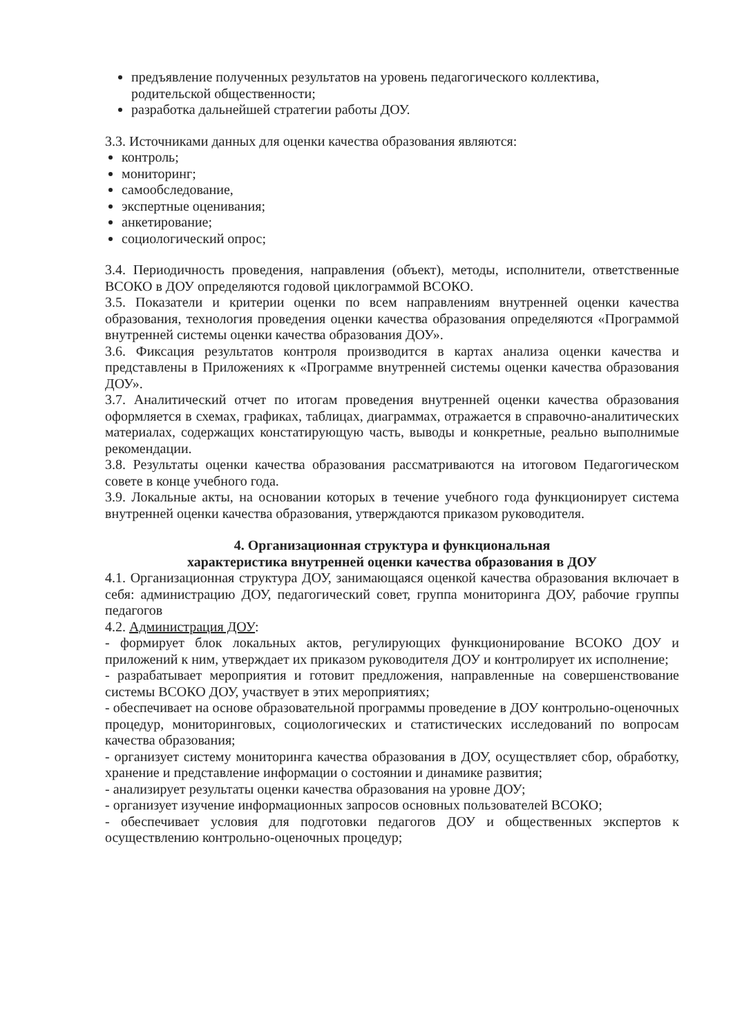предъявление полученных результатов на уровень педагогического коллектива, родительской общественности;
разработка дальнейшей стратегии работы ДОУ.
3.3. Источниками данных для оценки качества образования являются:
контроль;
мониторинг;
самообследование,
экспертные оценивания;
анкетирование;
социологический опрос;
3.4. Периодичность проведения, направления (объект), методы, исполнители, ответственные ВСОКО в ДОУ определяются годовой циклограммой ВСОКО.
3.5. Показатели и критерии оценки по всем направлениям внутренней оценки качества образования, технология проведения оценки качества образования определяются «Программой внутренней системы оценки качества образования ДОУ».
3.6. Фиксация результатов контроля производится в картах анализа оценки качества и представлены в Приложениях к «Программе внутренней системы оценки качества образования ДОУ».
3.7. Аналитический отчет по итогам проведения внутренней оценки качества образования оформляется в схемах, графиках, таблицах, диаграммах, отражается в справочно-аналитических материалах, содержащих констатирующую часть, выводы и конкретные, реально выполнимые рекомендации.
3.8. Результаты оценки качества образования рассматриваются на итоговом Педагогическом совете в конце учебного года.
3.9. Локальные акты, на основании которых в течение учебного года функционирует система внутренней оценки качества образования, утверждаются приказом руководителя.
4. Организационная структура и функциональная
характеристика внутренней оценки качества образования в ДОУ
4.1. Организационная структура ДОУ, занимающаяся оценкой качества образования включает в себя: администрацию ДОУ, педагогический совет, группа мониторинга ДОУ, рабочие группы педагогов
4.2. Администрация ДОУ:
- формирует блок локальных актов, регулирующих функционирование ВСОКО ДОУ и приложений к ним, утверждает их приказом руководителя ДОУ и контролирует их исполнение;
- разрабатывает мероприятия и готовит предложения, направленные на совершенствование системы ВСОКО ДОУ, участвует в этих мероприятиях;
- обеспечивает на основе образовательной программы проведение в ДОУ контрольно-оценочных процедур, мониторинговых, социологических и статистических исследований по вопросам качества образования;
- организует систему мониторинга качества образования в ДОУ, осуществляет сбор, обработку, хранение и представление информации о состоянии и динамике развития;
- анализирует результаты оценки качества образования на уровне ДОУ;
- организует изучение информационных запросов основных пользователей ВСОКО;
- обеспечивает условия для подготовки педагогов ДОУ и общественных экспертов к осуществлению контрольно-оценочных процедур;